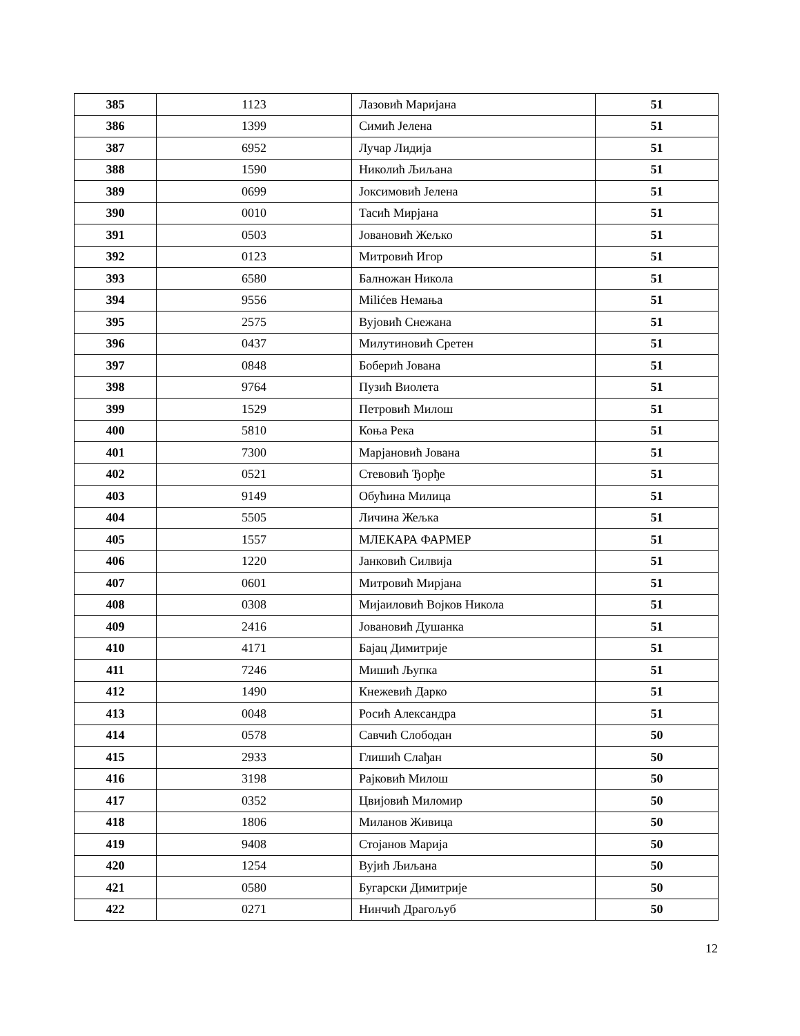| 385 | 1123 | Лазовић Маријана | 51 |
| 386 | 1399 | Симић Јелена | 51 |
| 387 | 6952 | Лучар Лидија | 51 |
| 388 | 1590 | Николић Љиљана | 51 |
| 389 | 0699 | Јоксимовић Јелена | 51 |
| 390 | 0010 | Тасић Мирјана | 51 |
| 391 | 0503 | Јовановић Жељко | 51 |
| 392 | 0123 | Митровић Игор | 51 |
| 393 | 6580 | Балножан Никола | 51 |
| 394 | 9556 | Milićев Немања | 51 |
| 395 | 2575 | Вујовић Снежана | 51 |
| 396 | 0437 | Милутиновић Сретен | 51 |
| 397 | 0848 | Боберић Јована | 51 |
| 398 | 9764 | Пузић Виолета | 51 |
| 399 | 1529 | Петровић Милош | 51 |
| 400 | 5810 | Коња Река | 51 |
| 401 | 7300 | Марјановић Јована | 51 |
| 402 | 0521 | Стевовић Ђорђе | 51 |
| 403 | 9149 | Обућина Милица | 51 |
| 404 | 5505 | Личина Жељка | 51 |
| 405 | 1557 | МЛЕКАРА ФАРМЕР | 51 |
| 406 | 1220 | Јанковић Силвија | 51 |
| 407 | 0601 | Митровић Мирјана | 51 |
| 408 | 0308 | Мијаиловић Војков Никола | 51 |
| 409 | 2416 | Јовановић Душанка | 51 |
| 410 | 4171 | Бајац Димитрије | 51 |
| 411 | 7246 | Мишић Љупка | 51 |
| 412 | 1490 | Кнежевић Дарко | 51 |
| 413 | 0048 | Росић Александра | 51 |
| 414 | 0578 | Савчић Слободан | 50 |
| 415 | 2933 | Глишић Слађан | 50 |
| 416 | 3198 | Рајковић Милош | 50 |
| 417 | 0352 | Цвијовић Миломир | 50 |
| 418 | 1806 | Миланов Живица | 50 |
| 419 | 9408 | Стојанов Марија | 50 |
| 420 | 1254 | Вујић Љиљана | 50 |
| 421 | 0580 | Бугарски Димитрије | 50 |
| 422 | 0271 | Нинчић Драгољуб | 50 |
12